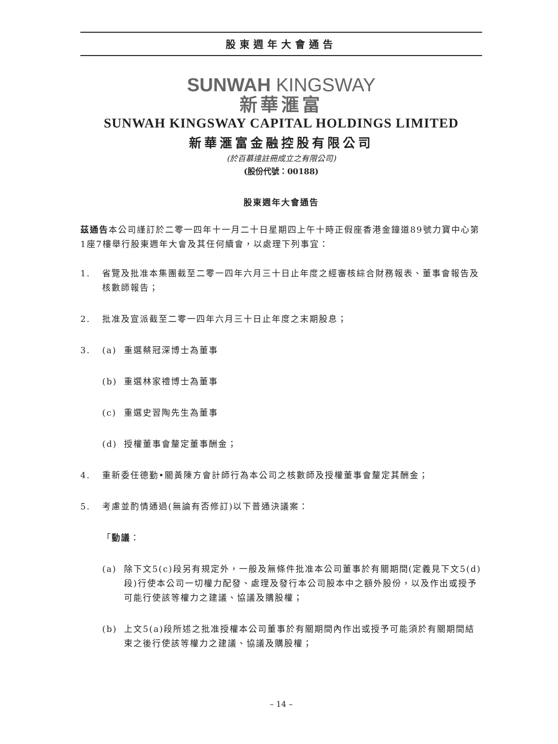股東週年大會通告
SUNWAH KINGSWAY
新華滙富
SUNWAH KINGSWAY CAPITAL HOLDINGS LIMITED
新華滙富金融控股有限公司
(於百慕達註冊成立之有限公司)
(股份代號：00188)
股東週年大會通告
茲通告本公司謹訂於二零一四年十一月二十日星期四上午十時正假座香港金鐘道89號力寶中心第1座7樓舉行股東週年大會及其任何續會，以處理下列事宜：
1. 省覽及批准本集團截至二零一四年六月三十日止年度之經審核綜合財務報表、董事會報告及核數師報告；
2. 批准及宣派截至二零一四年六月三十日止年度之末期股息；
3. (a) 重選蔡冠深博士為董事
(b) 重選林家禮博士為董事
(c) 重選史習陶先生為董事
(d) 授權董事會釐定董事酬金；
4. 重新委任德勤•關黃陳方會計師行為本公司之核數師及授權董事會釐定其酬金；
5. 考慮並酌情通過(無論有否修訂)以下普通決議案：
「動議：
(a) 除下文5(c)段另有規定外，一般及無條件批准本公司董事於有關期間(定義見下文5(d)段)行使本公司一切權力配發、處理及發行本公司股本中之額外股份，以及作出或授予可能行使該等權力之建議、協議及購股權；
(b) 上文5(a)段所述之批准授權本公司董事於有關期間內作出或授予可能須於有關期間結束之後行使該等權力之建議、協議及購股權；
– 14 –